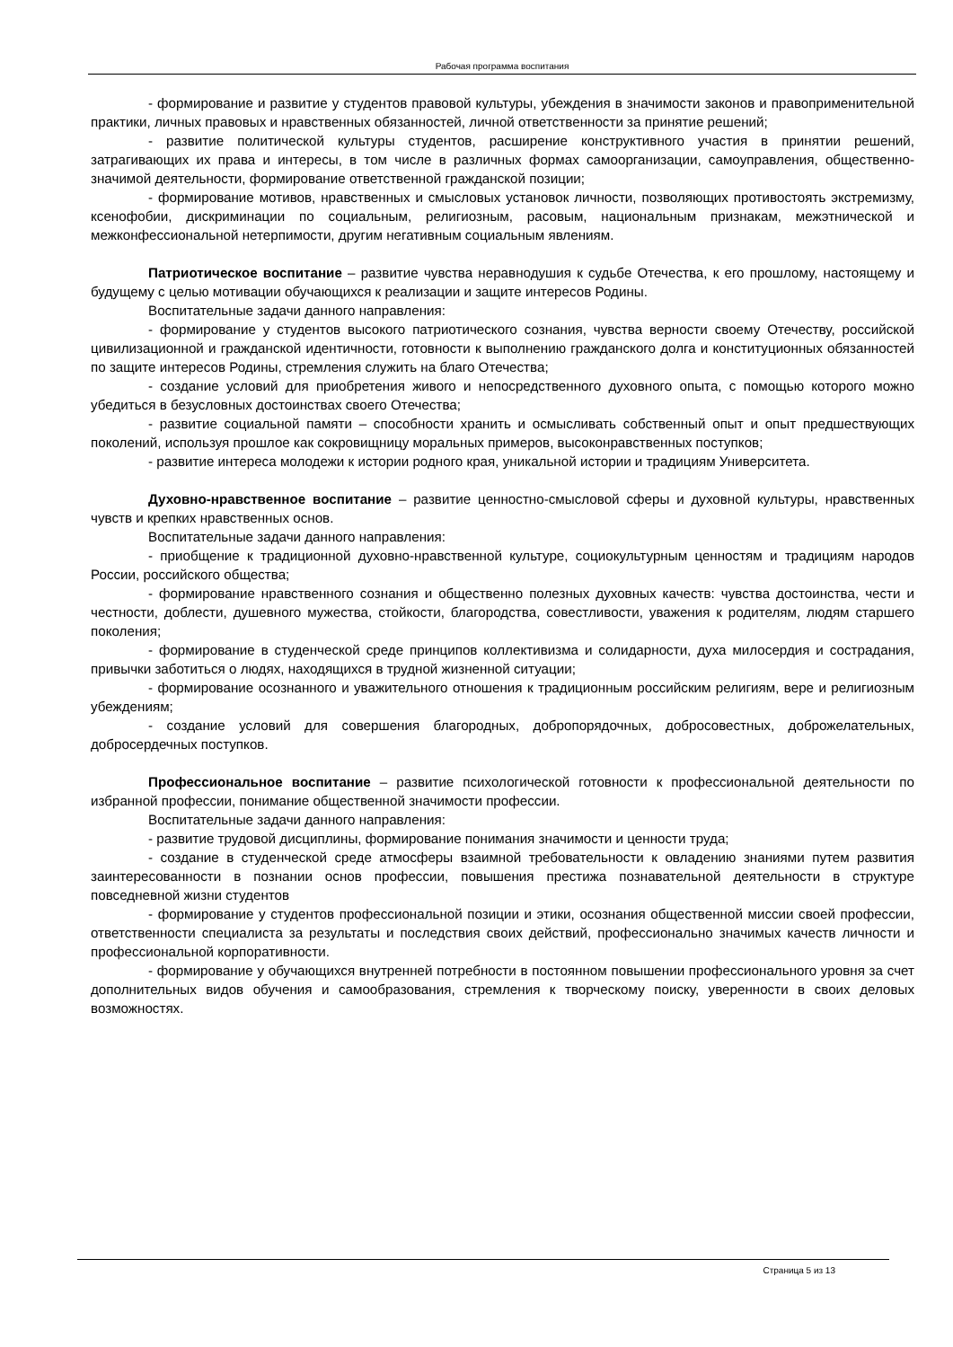Рабочая программа воспитания
- формирование и развитие у студентов правовой культуры, убеждения в значимости законов и правоприменительной практики, личных правовых и нравственных обязанностей, личной ответственности за принятие решений;
- развитие политической культуры студентов, расширение конструктивного участия в принятии решений, затрагивающих их права и интересы, в том числе в различных формах самоорганизации, самоуправления, общественно-значимой деятельности, формирование ответственной гражданской позиции;
- формирование мотивов, нравственных и смысловых установок личности, позволяющих противостоять экстремизму, ксенофобии, дискриминации по социальным, религиозным, расовым, национальным признакам, межэтнической и межконфессиональной нетерпимости, другим негативным социальным явлениям.
Патриотическое воспитание – развитие чувства неравнодушия к судьбе Отечества, к его прошлому, настоящему и будущему с целью мотивации обучающихся к реализации и защите интересов Родины.
Воспитательные задачи данного направления:
- формирование у студентов высокого патриотического сознания, чувства верности своему Отечеству, российской цивилизационной и гражданской идентичности, готовности к выполнению гражданского долга и конституционных обязанностей по защите интересов Родины, стремления служить на благо Отечества;
- создание условий для приобретения живого и непосредственного духовного опыта, с помощью которого можно убедиться в безусловных достоинствах своего Отечества;
- развитие социальной памяти – способности хранить и осмысливать собственный опыт и опыт предшествующих поколений, используя прошлое как сокровищницу моральных примеров, высоконравственных поступков;
- развитие интереса молодежи к истории родного края, уникальной истории и традициям Университета.
Духовно-нравственное воспитание – развитие ценностно-смысловой сферы и духовной культуры, нравственных чувств и крепких нравственных основ.
Воспитательные задачи данного направления:
- приобщение к традиционной духовно-нравственной культуре, социокультурным ценностям и традициям народов России, российского общества;
- формирование нравственного сознания и общественно полезных духовных качеств: чувства достоинства, чести и честности, доблести, душевного мужества, стойкости, благородства, совестливости, уважения к родителям, людям старшего поколения;
- формирование в студенческой среде принципов коллективизма и солидарности, духа милосердия и сострадания, привычки заботиться о людях, находящихся в трудной жизненной ситуации;
- формирование осознанного и уважительного отношения к традиционным российским религиям, вере и религиозным убеждениям;
- создание условий для совершения благородных, добропорядочных, добросовестных, доброжелательных, добросердечных поступков.
Профессиональное воспитание – развитие психологической готовности к профессиональной деятельности по избранной профессии, понимание общественной значимости профессии.
Воспитательные задачи данного направления:
- развитие трудовой дисциплины, формирование понимания значимости и ценности труда;
- создание в студенческой среде атмосферы взаимной требовательности к овладению знаниями путем развития заинтересованности в познании основ профессии, повышения престижа познавательной деятельности в структуре повседневной жизни студентов
- формирование у студентов профессиональной позиции и этики, осознания общественной миссии своей профессии, ответственности специалиста за результаты и последствия своих действий, профессионально значимых качеств личности и профессиональной корпоративности.
- формирование у обучающихся внутренней потребности в постоянном повышении профессионального уровня за счет дополнительных видов обучения и самообразования, стремления к творческому поиску, уверенности в своих деловых возможностях.
Страница 5 из 13